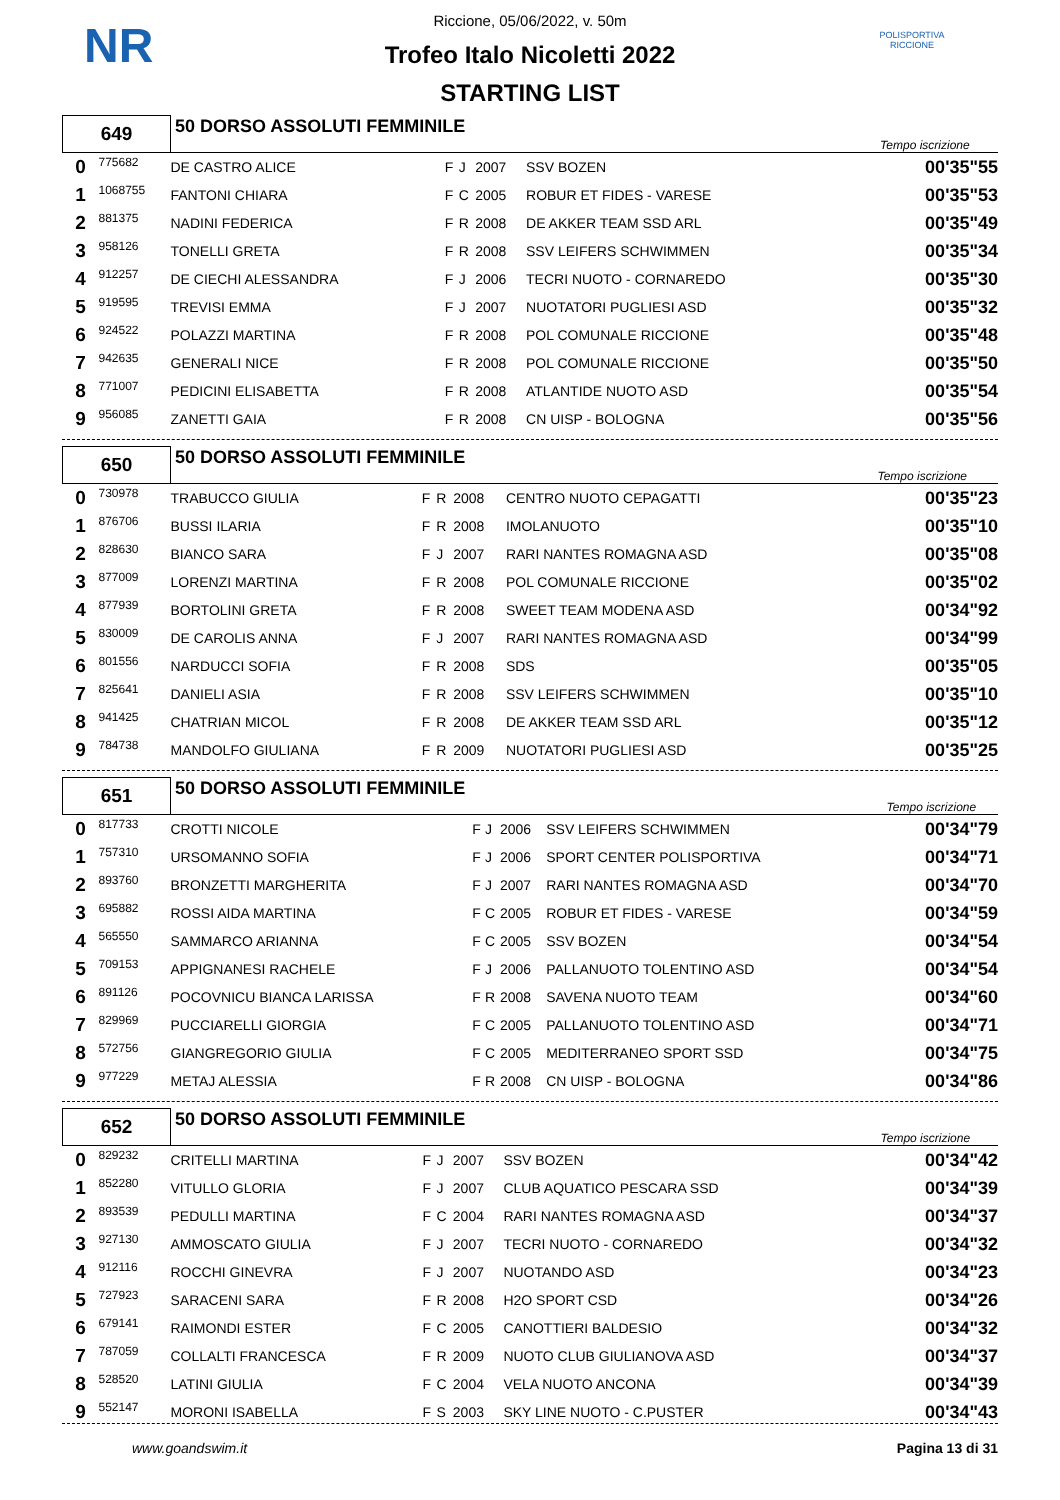NR
POLISPORTIVA RICCIONE
Riccione, 05/06/2022, v. 50m
Trofeo Italo Nicoletti 2022
STARTING LIST
| 649 | | 50 DORSO ASSOLUTI FEMMINILE | | | | | Tempo iscrizione |
| 0 | 775682 | DE CASTRO ALICE | F | J | 2007 | SSV BOZEN | 00'35"55 |
| 1 | 1068755 | FANTONI CHIARA | F | C | 2005 | ROBUR ET FIDES - VARESE | 00'35"53 |
| 2 | 881375 | NADINI FEDERICA | F | R | 2008 | DE AKKER TEAM SSD ARL | 00'35"49 |
| 3 | 958126 | TONELLI GRETA | F | R | 2008 | SSV LEIFERS SCHWIMMEN | 00'35"34 |
| 4 | 912257 | DE CIECHI ALESSANDRA | F | J | 2006 | TECRI NUOTO - CORNAREDO | 00'35"30 |
| 5 | 919595 | TREVISI EMMA | F | J | 2007 | NUOTATORI PUGLIESI ASD | 00'35"32 |
| 6 | 924522 | POLAZZI MARTINA | F | R | 2008 | POL COMUNALE RICCIONE | 00'35"48 |
| 7 | 942635 | GENERALI NICE | F | R | 2008 | POL COMUNALE RICCIONE | 00'35"50 |
| 8 | 771007 | PEDICINI ELISABETTA | F | R | 2008 | ATLANTIDE NUOTO ASD | 00'35"54 |
| 9 | 956085 | ZANETTI GAIA | F | R | 2008 | CN UISP - BOLOGNA | 00'35"56 |
| 650 | | 50 DORSO ASSOLUTI FEMMINILE | | | | | Tempo iscrizione |
| 0 | 730978 | TRABUCCO GIULIA | F | R | 2008 | CENTRO NUOTO CEPAGATTI | 00'35"23 |
| 1 | 876706 | BUSSI ILARIA | F | R | 2008 | IMOLANUOTO | 00'35"10 |
| 2 | 828630 | BIANCO SARA | F | J | 2007 | RARI NANTES ROMAGNA ASD | 00'35"08 |
| 3 | 877009 | LORENZI MARTINA | F | R | 2008 | POL COMUNALE RICCIONE | 00'35"02 |
| 4 | 877939 | BORTOLINI GRETA | F | R | 2008 | SWEET TEAM MODENA ASD | 00'34"92 |
| 5 | 830009 | DE CAROLIS ANNA | F | J | 2007 | RARI NANTES ROMAGNA ASD | 00'34"99 |
| 6 | 801556 | NARDUCCI SOFIA | F | R | 2008 | SDS | 00'35"05 |
| 7 | 825641 | DANIELI ASIA | F | R | 2008 | SSV LEIFERS SCHWIMMEN | 00'35"10 |
| 8 | 941425 | CHATRIAN MICOL | F | R | 2008 | DE AKKER TEAM SSD ARL | 00'35"12 |
| 9 | 784738 | MANDOLFO GIULIANA | F | R | 2009 | NUOTATORI PUGLIESI ASD | 00'35"25 |
| 651 | | 50 DORSO ASSOLUTI FEMMINILE | | | | | Tempo iscrizione |
| 0 | 817733 | CROTTI NICOLE | F | J | 2006 | SSV LEIFERS SCHWIMMEN | 00'34"79 |
| 1 | 757310 | URSOMANNO SOFIA | F | J | 2006 | SPORT CENTER POLISPORTIVA | 00'34"71 |
| 2 | 893760 | BRONZETTI MARGHERITA | F | J | 2007 | RARI NANTES ROMAGNA ASD | 00'34"70 |
| 3 | 695882 | ROSSI AIDA MARTINA | F | C | 2005 | ROBUR ET FIDES - VARESE | 00'34"59 |
| 4 | 565550 | SAMMARCO ARIANNA | F | C | 2005 | SSV BOZEN | 00'34"54 |
| 5 | 709153 | APPIGNANESI RACHELE | F | J | 2006 | PALLANUOTO TOLENTINO ASD | 00'34"54 |
| 6 | 891126 | POCOVNICU BIANCA LARISSA | F | R | 2008 | SAVENA NUOTO TEAM | 00'34"60 |
| 7 | 829969 | PUCCIARELLI GIORGIA | F | C | 2005 | PALLANUOTO TOLENTINO ASD | 00'34"71 |
| 8 | 572756 | GIANGREGORIO GIULIA | F | C | 2005 | MEDITERRANEO SPORT SSD | 00'34"75 |
| 9 | 977229 | METAJ ALESSIA | F | R | 2008 | CN UISP - BOLOGNA | 00'34"86 |
| 652 | | 50 DORSO ASSOLUTI FEMMINILE | | | | | Tempo iscrizione |
| 0 | 829232 | CRITELLI MARTINA | F | J | 2007 | SSV BOZEN | 00'34"42 |
| 1 | 852280 | VITULLO GLORIA | F | J | 2007 | CLUB AQUATICO PESCARA SSD | 00'34"39 |
| 2 | 893539 | PEDULLI MARTINA | F | C | 2004 | RARI NANTES ROMAGNA ASD | 00'34"37 |
| 3 | 927130 | AMMOSCATO GIULIA | F | J | 2007 | TECRI NUOTO - CORNAREDO | 00'34"32 |
| 4 | 912116 | ROCCHI GINEVRA | F | J | 2007 | NUOTANDO ASD | 00'34"23 |
| 5 | 727923 | SARACENI SARA | F | R | 2008 | H2O SPORT CSD | 00'34"26 |
| 6 | 679141 | RAIMONDI ESTER | F | C | 2005 | CANOTTIERI BALDESIO | 00'34"32 |
| 7 | 787059 | COLLALTI FRANCESCA | F | R | 2009 | NUOTO CLUB GIULIANOVA ASD | 00'34"37 |
| 8 | 528520 | LATINI GIULIA | F | C | 2004 | VELA NUOTO ANCONA | 00'34"39 |
| 9 | 552147 | MORONI ISABELLA | F | S | 2003 | SKY LINE NUOTO - C.PUSTER | 00'34"43 |
www.goandswim.it Pagina 13 di 31